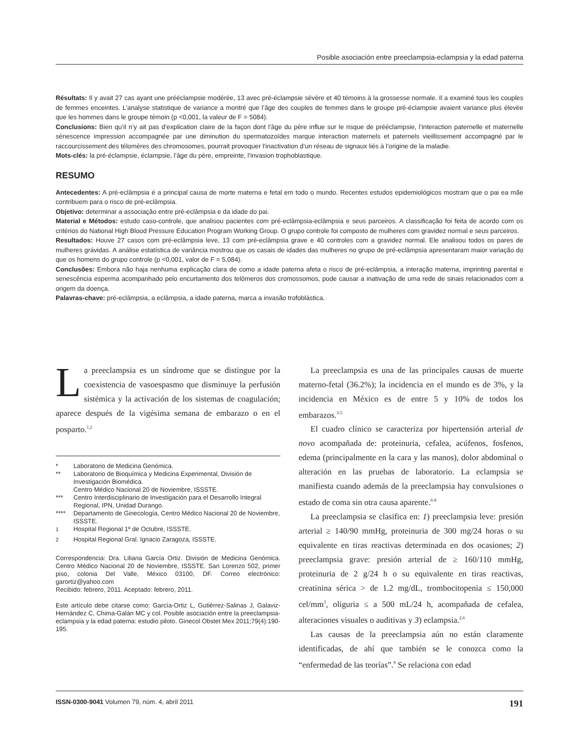Posible asociación entre preeclampsia-eclampsia y la edad paterna
Résultats: Il y avait 27 cas ayant une prééclampsie modérée, 13 avec pré-éclampsie sévère et 40 témoins à la grossesse normale. Il a examiné tous les couples de femmes enceintes. L’analyse statistique de variance a montré que l’âge des couples de femmes dans le groupe pré-éclampsie avaient variance plus élevée que les hommes dans le groupe témoin (p <0,001, la valeur de F = 5084).
Conclusions: Bien qu’il n’y ait pas d’explication claire de la façon dont l’âge du père influe sur le risque de prééclampsie, l’interaction paternelle et maternelle sénescence impression accompagnée par une diminution du spermatozoïdes marque interaction maternels et paternels vieillissement accompagné par le raccourcissement des télomères des chromosomes, pourrait provoquer l’inactivation d’un réseau de signaux liés à l’origine de la maladie.
Mots-clés: la pré-éclampsie, éclampsie, l’âge du père, empreinte, l’invasion trophoblastique.
RESUMO
Antecedentes: A pré-eclâmpsia é a principal causa de morte materna e fetal em todo o mundo. Recentes estudos epidemiológicos mostram que o pai ea mãe contribuem para o risco de pré-eclâmpsia.
Objetivo: determinar a associação entre pré-eclâmpsia e da idade do pai.
Material e Métodos: estudo caso-controle, que analisou pacientes com pré-eclâmpsia-eclâmpsia e seus parceiros. A classificação foi feita de acordo com os critérios do National High Blood Pressure Education Program Working Group. O grupo controle foi composto de mulheres com gravidez normal e seus parceiros.
Resultados: Houve 27 casos com pré-eclâmpsia leve, 13 com pré-eclâmpsia grave e 40 controles com a gravidez normal. Ele analisou todos os pares de mulheres grávidas. A análise estatística de variância mostrou que os casais de idades das mulheres no grupo de pré-eclâmpsia apresentaram maior variação do que os homens do grupo controle (p <0,001, valor de F = 5,084).
Conclusões: Embora não haja nenhuma explicação clara de como a idade paterna afeta o risco de pré-eclâmpsia, a interação materna, imprinting parental e senescência esperma acompanhado pelo encurtamento dos telômeros dos cromossomos, pode causar a inativação de uma rede de sinais relacionados com a origem da doença.
Palavras-chave: pré-eclâmpsia, a eclâmpsia, a idade paterna, marca a invasão trofoblástica.
La preeclampsia es un síndrome que se distingue por la coexistencia de vasoespasmo que disminuye la perfusión sistémica y la activación de los sistemas de coagulación; aparece después de la vigésima semana de embarazo o en el posparto.<sup>1,2</sup>
| * | Laboratorio de Medicina Genómica. |
| ** | Laboratorio de Bioquímica y Medicina Experimental, División de Investigación Biomédica. Centro Médico Nacional 20 de Noviembre, ISSSTE. |
| *** | Centro Interdisciplinario de Investigación para el Desarrollo Integral Regional, IPN, Unidad Durango. |
| **** | Departamento de Ginecología, Centro Médico Nacional 20 de Noviembre, ISSSTE. |
| <sup>1</sup> | Hospital Regional 1º de Octubre, ISSSTE. |
| <sup>2</sup> | Hospital Regional Gral. Ignacio Zaragoza, ISSSTE. |
Correspondencia: Dra. Liliana García Ortiz. División de Medicina Genómica. Centro Médico Nacional 20 de Noviembre, ISSSTE. San Lorenzo 502, primer piso, colonia Del Valle, México 03100, DF. Correo electrónico: garortiz@yahoo.com
Recibido: febrero, 2011. Aceptado: febrero, 2011.
Este artículo debe citarse como: García-Ortiz L, Gutiérrez-Salinas J, Galaviz-Hernández C, Chima-Galán MC y col. Posible asociación entre la preeclampsia-eclampsia y la edad paterna: estudio piloto. Ginecol Obstet Mex 2011;79(4):190-195.
La preeclampsia es una de las principales causas de muerte materno-fetal (36.2%); la incidencia en el mundo es de 3%, y la incidencia en México es de entre 5 y 10% de todos los embarazos.<sup>3-5</sup>
El cuadro clínico se caracteriza por hipertensión arterial de novo acompañada de: proteinuria, cefalea, acúfenos, fosfenos, edema (principalmente en la cara y las manos), dolor abdominal o alteración en las pruebas de laboratorio. La eclampsia se manifiesta cuando además de la preeclampsia hay convulsiones o estado de coma sin otra causa aparente.<sup>6-8</sup>
La preeclampsia se clasifica en: 1) preeclampsia leve: presión arterial ≥ 140/90 mmHg, proteinuria de 300 mg/24 horas o su equivalente en tiras reactivas determinada en dos ocasiones; 2) preeclampsia grave: presión arterial de ≥ 160/110 mmHg, proteinuria de 2 g/24 h o su equivalente en tiras reactivas, creatinina sérica > de 1.2 mg/dL, trombocitopenia ≤ 150,000 cel/mm<sup>3</sup>, oliguria ≤ a 500 mL/24 h, acompañada de cefalea, alteraciones visuales o auditivas y 3) eclampsia.<sup>2,6</sup>
Las causas de la preeclampsia aún no están claramente identificadas, de ahí que también se le conozca como la “enfermedad de las teorías”.<sup>9</sup> Se relaciona con edad
ISSN-0300-9041 Volumen 79, núm. 4, abril 2011 191